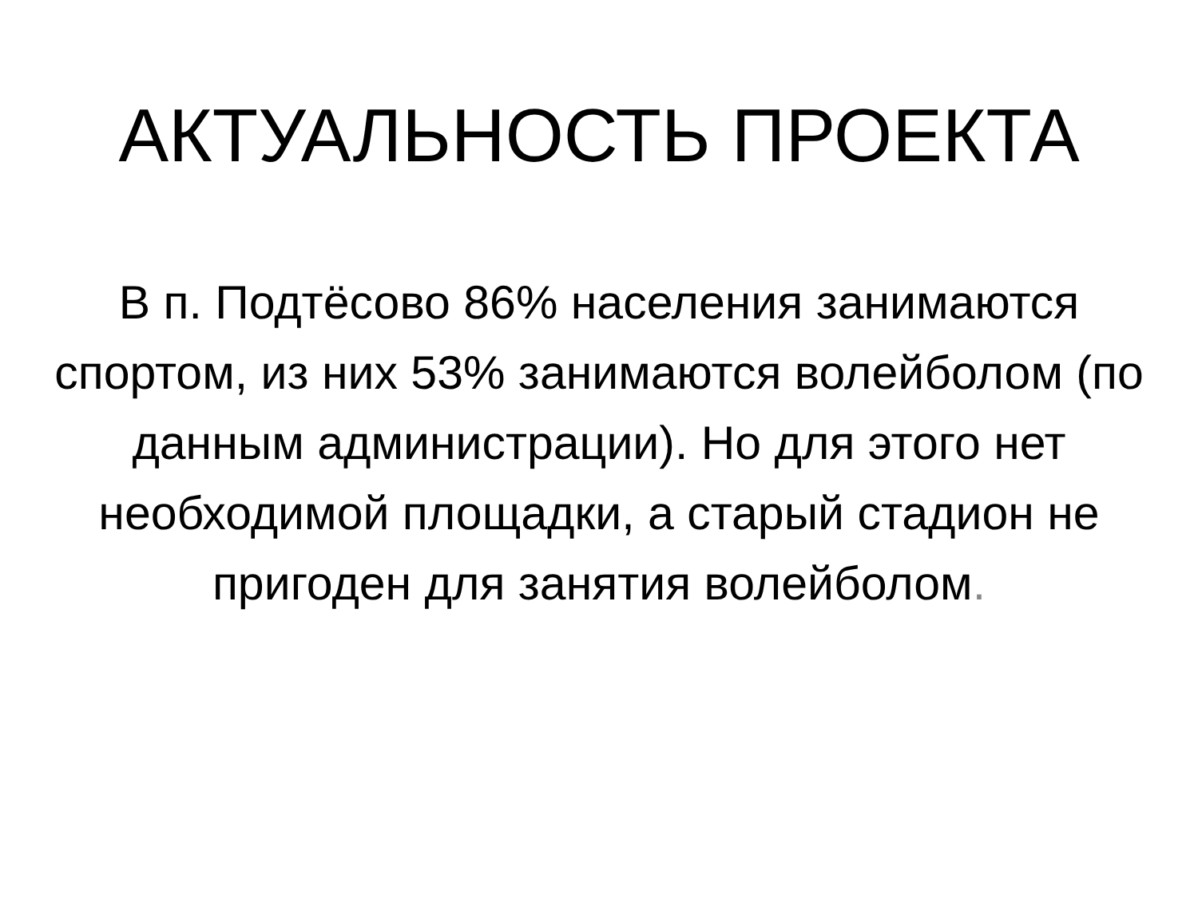АКТУАЛЬНОСТЬ ПРОЕКТА
В п. Подтёсово 86% населения занимаются спортом, из них 53% занимаются волейболом (по данным администрации). Но для этого нет необходимой площадки, а старый стадион не пригоден для занятия волейболом.